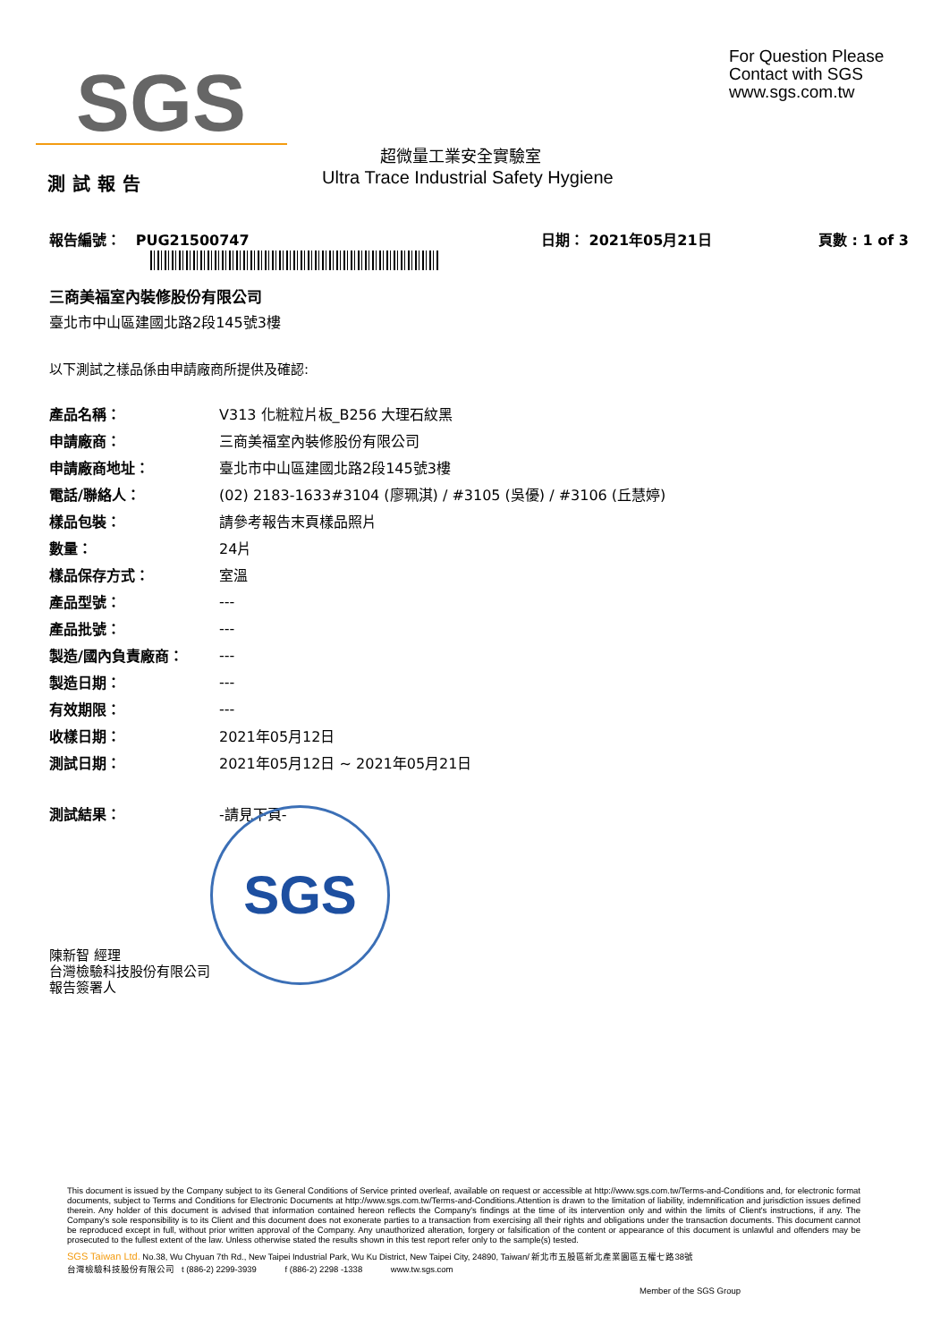SGS
For Question Please
Contact with SGS
www.sgs.com.tw
超微量工業安全實驗室
測試報告
Ultra Trace Industrial Safety Hygiene
報告編號： PUG21500747 日期： 2021年05月21日 頁數 : 1 of 3
三商美福室內裝修股份有限公司
臺北市中山區建國北路2段145號3樓
以下測試之樣品係由申請廠商所提供及確認:
| 產品名稱： | V313 化粧粒片板_B256 大理石紋黑 |
| 申請廠商： | 三商美福室內裝修股份有限公司 |
| 申請廠商地址： | 臺北市中山區建國北路2段145號3樓 |
| 電話/聯絡人： | (02) 2183-1633#3104 (廖珮淇) / #3105 (吳優) / #3106 (丘慧婷) |
| 樣品包裝： | 請參考報告末頁樣品照片 |
| 數量： | 24片 |
| 樣品保存方式： | 室溫 |
| 產品型號： | --- |
| 產品批號： | --- |
| 製造/國內負責廠商： | --- |
| 製造日期： | --- |
| 有效期限： | --- |
| 收樣日期： | 2021年05月12日 |
| 測試日期： | 2021年05月12日 ~ 2021年05月21日 |
| 測試結果： | -請見下頁- |
陳新智 經理
台灣檢驗科技股份有限公司
報告簽署人
SGS
This document is issued by the Company subject to its General Conditions of Service printed overleaf, available on request or accessible at http://www.sgs.com.tw/Terms-and-Conditions and, for electronic format documents, subject to Terms and Conditions for Electronic Documents at http://www.sgs.com.tw/Terms-and-Conditions.Attention is drawn to the limitation of liability, indemnification and jurisdiction issues defined therein. Any holder of this document is advised that information contained hereon reflects the Company's findings at the time of its intervention only and within the limits of Client's instructions, if any. The Company's sole responsibility is to its Client and this document does not exonerate parties to a transaction from exercising all their rights and obligations under the transaction documents. This document cannot be reproduced except in full, without prior written approval of the Company. Any unauthorized alteration, forgery or falsification of the content or appearance of this document is unlawful and offenders may be prosecuted to the fullest extent of the law. Unless otherwise stated the results shown in this test report refer only to the sample(s) tested.
SGS Taiwan Ltd. No.38, Wu Chyuan 7th Rd., New Taipei Industrial Park, Wu Ku District, New Taipei City, 24890, Taiwan/ 新北市五股區新北產業園區五權七路38號
台灣檢驗科技股份有限公司 t (886-2) 2299-3939 f (886-2) 2298 -1338 www.tw.sgs.com
Member of the SGS Group